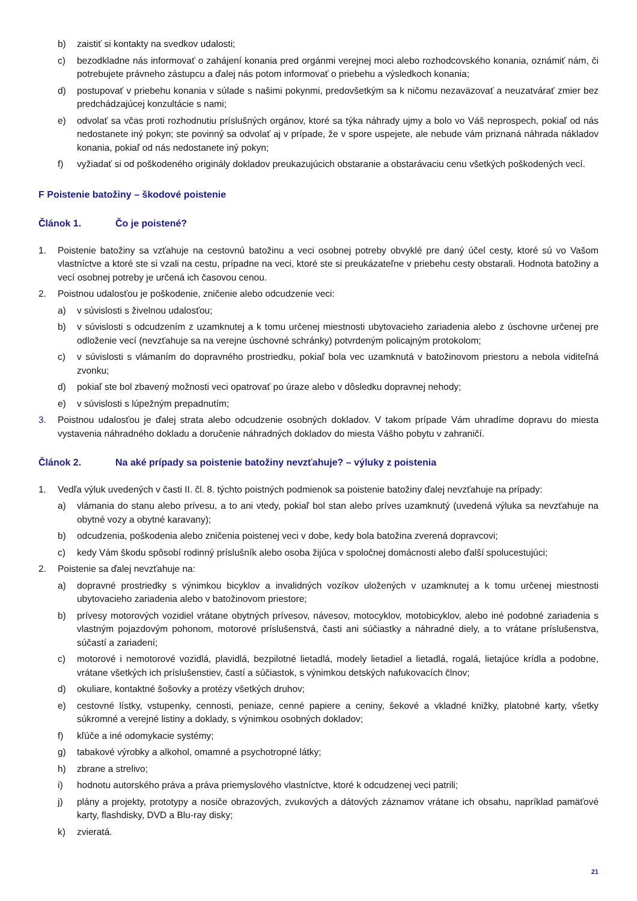b) zaistiť si kontakty na svedkov udalosti;
c) bezodkladne nás informovať o zahájení konania pred orgánmi verejnej moci alebo rozhodcovského konania, oznámiť nám, či potrebujete právneho zástupcu a ďalej nás potom informovať o priebehu a výsledkoch konania;
d) postupovať v priebehu konania v súlade s našimi pokynmi, predovšetkým sa k ničomu nezaväzovať a neuzatvárať zmier bez predchádzajúcej konzultácie s nami;
e) odvolať sa včas proti rozhodnutiu príslušných orgánov, ktoré sa týka náhrady ujmy a bolo vo Váš neprospech, pokiaľ od nás nedostanete iný pokyn; ste povinný sa odvolať aj v prípade, že v spore uspejete, ale nebude vám priznaná náhrada nákladov konania, pokiaľ od nás nedostanete iný pokyn;
f) vyžiadať si od poškodeného originály dokladov preukazujúcich obstaranie a obstarávaciu cenu všetkých poškodených vecí.
F Poistenie batožiny – škodové poistenie
Článok 1. Čo je poistené?
1. Poistenie batožiny sa vzťahuje na cestovnú batožinu a veci osobnej potreby obvyklé pre daný účel cesty, ktoré sú vo Vašom vlastníctve a ktoré ste si vzali na cestu, prípadne na veci, ktoré ste si preukázateľne v priebehu cesty obstarali. Hodnota batožiny a vecí osobnej potreby je určená ich časovou cenou.
2. Poistnou udalosťou je poškodenie, zničenie alebo odcudzenie veci:
a) v súvislosti s živelnou udalosťou;
b) v súvislosti s odcudzením z uzamknutej a k tomu určenej miestnosti ubytovacieho zariadenia alebo z úschovne určenej pre odloženie vecí (nevzťahuje sa na verejne úschovné schránky) potvrdeným policajným protokolom;
c) v súvislosti s vlámaním do dopravného prostriedku, pokiaľ bola vec uzamknutá v batožinovom priestoru a nebola viditeľná zvonku;
d) pokiaľ ste bol zbavený možnosti veci opatrovať po úraze alebo v dôsledku dopravnej nehody;
e) v súvislosti s lúpežným prepadnutím;
3. Poistnou udalosťou je ďalej strata alebo odcudzenie osobných dokladov. V takom prípade Vám uhradíme dopravu do miesta vystavenia náhradného dokladu a doručenie náhradných dokladov do miesta Vášho pobytu v zahraničí.
Článok 2. Na aké prípady sa poistenie batožiny nevzťahuje? – výluky z poistenia
1. Vedľa výluk uvedených v časti II. čl. 8. týchto poistných podmienok sa poistenie batožiny ďalej nevzťahuje na prípady:
a) vlámania do stanu alebo prívesu, a to ani vtedy, pokiaľ bol stan alebo príves uzamknutý (uvedená výluka sa nevzťahuje na obytné vozy a obytné karavany);
b) odcudzenia, poškodenia alebo zničenia poistenej veci v dobe, kedy bola batožina zverená dopravcovi;
c) kedy Vám škodu spôsobí rodinný príslušník alebo osoba žijúca v spoločnej domácnosti alebo ďalší spolucestujúci;
2. Poistenie sa ďalej nevzťahuje na:
a) dopravné prostriedky s výnimkou bicyklov a invalidných vozíkov uložených v uzamknutej a k tomu určenej miestnosti ubytovacieho zariadenia alebo v batožinovom priestore;
b) prívesy motorových vozidiel vrátane obytných prívesov, návesov, motocyklov, motobicyklov, alebo iné podobné zariadenia s vlastným pojazdovým pohonom, motorové príslušenstvá, časti ani súčiastky a náhradné diely, a to vrátane príslušenstva, súčastí a zariadení;
c) motorové i nemotorové vozidlá, plavidlá, bezpilotné lietadlá, modely lietadiel a lietadlá, rogalá, lietajúce krídla a podobne, vrátane všetkých ich príslušenstiev, častí a súčiastok, s výnimkou detských nafukovacích člnov;
d) okuliare, kontaktné šošovky a protézy všetkých druhov;
e) cestovné lístky, vstupenky, cennosti, peniaze, cenné papiere a ceniny, šekové a vkladné knižky, platobné karty, všetky súkromné a verejné listiny a doklady, s výnimkou osobných dokladov;
f) kľúče a iné odomykacie systémy;
g) tabakové výrobky a alkohol, omamné a psychotropné látky;
h) zbrane a strelivo;
i) hodnotu autorského práva a práva priemyslového vlastníctve, ktoré k odcudzenej veci patrili;
j) plány a projekty, prototypy a nosiče obrazových, zvukových a dátových záznamov vrátane ich obsahu, napríklad pamäťové karty, flashdisky, DVD a Blu-ray disky;
k) zvieratá.
21